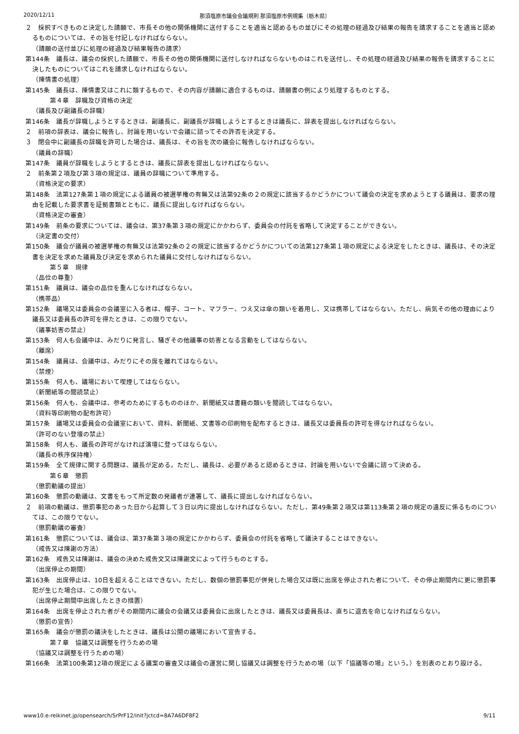2020/12/11 那須塩原市議会会議規則 那須塩原市例規集（栃木県）
２　採択すべきものと決定した請願で、市長その他の関係機関に送付することを適当と認めるもの並びにその処理の経過及び結果の報告を請求することを適当と認めるものについては、その旨を付記しなければならない。
（請願の送付並びに処理の経過及び結果報告の請求）
第144条　議長は、議会の採択した請願で、市長その他の関係機関に送付しなければならないものはこれを送付し、その処理の経過及び結果の報告を請求することに決したものについてはこれを請求しなければならない。
（陳情書の処理）
第145条　議長は、陳情書又はこれに類するもので、その内容が請願に適合するものは、請願書の例により処理するものとする。
第４章　辞職及び資格の決定
（議長及び副議長の辞職）
第146条　議長が辞職しようとするときは、副議長に、副議長が辞職しようとするときは議長に、辞表を提出しなければならない。
２　前項の辞表は、議会に報告し、討論を用いないで会議に諮ってその許否を決定する。
３　閉会中に副議長の辞職を許可した場合は、議長は、その旨を次の議会に報告しなければならない。
（議員の辞職）
第147条　議員が辞職をしようとするときは、議長に辞表を提出しなければならない。
２　前条第２項及び第３項の規定は、議員の辞職について準用する。
（資格決定の要求）
第148条　法第127条第１項の規定による議員の被選挙権の有無又は法第92条の２の規定に該当するかどうかについて議会の決定を求めようとする議員は、要求の理由を記載した要求書を証拠書類とともに、議長に提出しなければならない。
（資格決定の審査）
第149条　前条の要求については、議会は、第37条第３項の規定にかかわらず、委員会の付託を省略して決定することができない。
（決定書の交付）
第150条　議会が議員の被選挙権の有無又は法第92条の２の規定に該当するかどうかについての法第127条第１項の規定による決定をしたときは、議長は、その決定書を決定を求めた議員及び決定を求められた議員に交付しなければならない。
第５章　規律
（品位の尊重）
第151条　議員は、議会の品位を重んじなければならない。
（携帯品）
第152条　議場又は委員会の会議室に入る者は、帽子、コート、マフラー、つえ又は傘の類いを着用し、又は携帯してはならない。ただし、病気その他の理由により議長又は委員長の許可を得たときは、この限りでない。
（議事妨害の禁止）
第153条　何人も会議中は、みだりに発言し、騒ぎその他議事の妨害となる言動をしてはならない。
（離席）
第154条　議員は、会議中は、みだりにその席を離れてはならない。
（禁煙）
第155条　何人も、議場において喫煙してはならない。
（新聞紙等の閲読禁止）
第156条　何人も、会議中は、参考のためにするもののほか、新聞紙又は書籍の類いを閲読してはならない。
（資料等印刷物の配布許可）
第157条　議場又は委員会の会議室において、資料、新聞紙、文書等の印刷物を配布するときは、議長又は委員長の許可を得なければならない。
（許可のない登壇の禁止）
第158条　何人も、議長の許可がなければ演壇に登ってはならない。
（議長の秩序保持権）
第159条　全て規律に関する問題は、議長が定める。ただし、議長は、必要があると認めるときは、討論を用いないで会議に諮って決める。
第６章　懲罰
（懲罰動議の提出）
第160条　懲罰の動議は、文書をもって所定数の発議者が連署して、議長に提出しなければならない。
２　前項の動議は、懲罰事犯のあった日から起算して３日以内に提出しなければならない。ただし、第49条第２項又は第113条第２項の規定の違反に係るものについては、この限りでない。
（懲罰動議の審査）
第161条　懲罰については、議会は、第37条第３項の規定にかかわらず、委員会の付託を省略して議決することはできない。
（戒告又は陳謝の方法）
第162条　戒告又は陳謝は、議会の決めた戒告文又は陳謝文によって行うものとする。
（出席停止の期間）
第163条　出席停止は、10日を超えることはできない。ただし、数個の懲罰事犯が併発した場合又は既に出席を停止された者について、その停止期間内に更に懲罰事犯が生じた場合は、この限りでない。
（出席停止期間中出席したときの措置）
第164条　出席を停止された者がその期間内に議会の会議又は委員会に出席したときは、議長又は委員長は、直ちに退去を命じなければならない。
（懲罰の宣告）
第165条　議会が懲罰の議決をしたときは、議長は公開の議場において宣告する。
第７章　協議又は調整を行うための場
（協議又は調整を行うための場）
第166条　法第100条第12項の規定による議案の審査又は議会の運営に関し協議又は調整を行うための場（以下「協議等の場」という。）を別表のとおり設ける。
www10.e-reikinet.jp/opensearch/SrPrF12/init?jctcd=8A7A6DF8F2 9/11